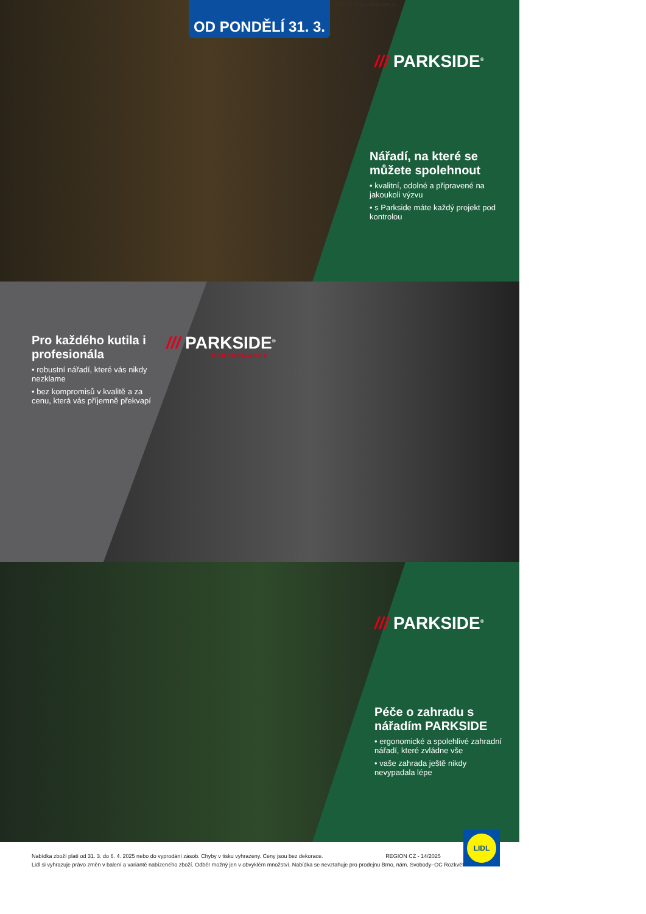OD PONDĚLÍ 31. 3.
Zdroj: letaky.Nejlevne.cz
/// PARKSIDE<sup>®</sup>
Nářadí, na které se můžete spolehnout
• kvalitní, odolné a připravené na jakoukoli výzvu
• s Parkside máte každý projekt pod kontrolou
Pro každého kutila i profesionála
• robustní nářadí, které vás nikdy nezklame
• bez kompromisů v kvalitě a za cenu, která vás příjemně překvapí
/// PARKSIDE<sup>®</sup>
PERFORMANCE
/// PARKSIDE<sup>®</sup>
Péče o zahradu s nářadím PARKSIDE
• ergonomické a spolehlivé zahradní nářadí, které zvládne vše
• vaše zahrada ještě nikdy nevypadala lépe
LIDL
Nabídka zboží platí od 31. 3. do 6. 4. 2025 nebo do vyprodání zásob. Chyby v tisku vyhrazeny. Ceny jsou bez dekorace. REGION CZ - 14/2025
Lidl si vyhrazuje právo změn v balení a variantě nabízeného zboží. Odběr možný jen v obvyklém množství. Nabídka se nevztahuje pro prodejnu Brno, nám. Svobody–OC Rozkvět.